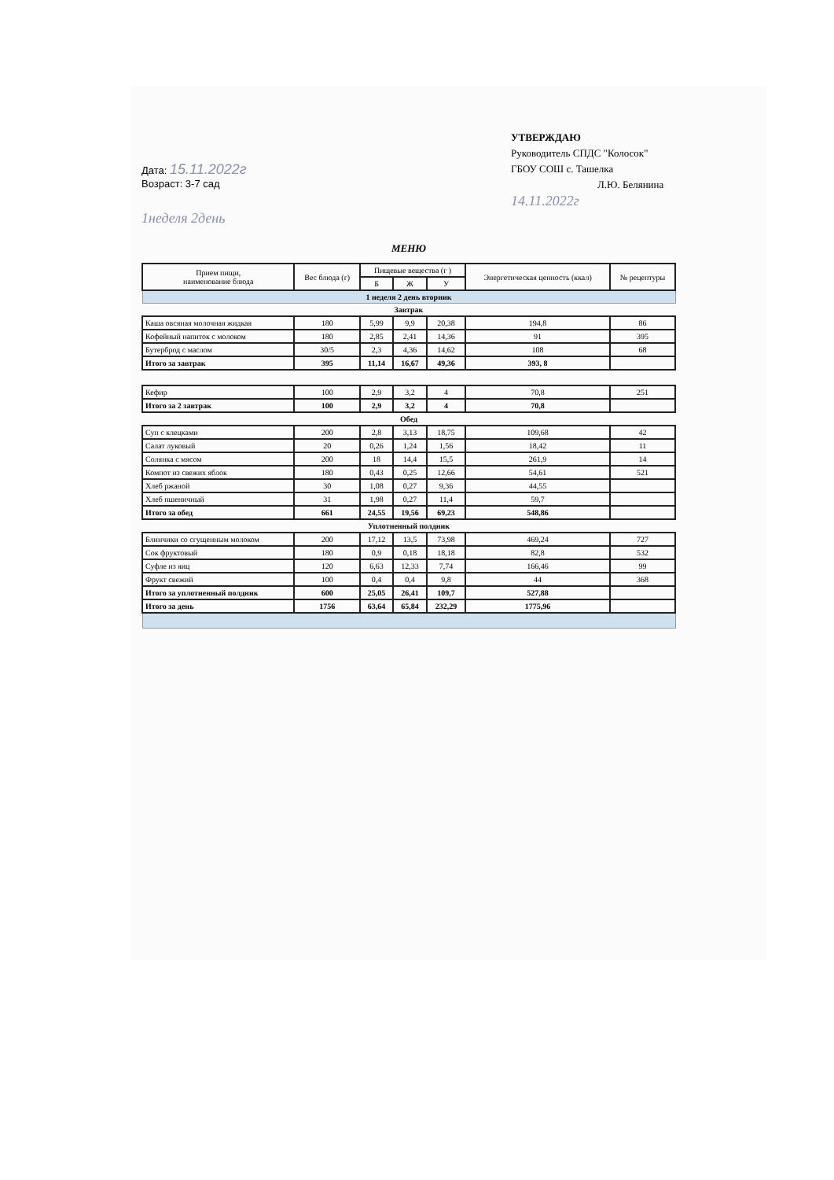Дата: 15.11.2022г
Возраст: 3-7 сад
УТВЕРЖДАЮ
Руководитель СПДС "Колосок"
ГБОУ СОШ с. Ташелка
Л.Ю. Белянина
14.11.2022г
1неделя 2день
МЕНЮ
| Прием пищи, наименование блюда | Вес блюда (г) | Пищевые вещества (г ) | | | Энергетическая ценность (ккал) | № рецептуры |
| --- | --- | --- | --- | --- | --- | --- |
| | | Б | Ж | У | | |
| 1 неделя 2 день вторник | | | | | | |
| Завтрак | | | | | | |
| Каша овсяная молочная жидкая | 180 | 5,99 | 9,9 | 20,38 | 194,8 | 86 |
| Кофейный напиток с молоком | 180 | 2,85 | 2,41 | 14,36 | 91 | 395 |
| Бутерброд с маслом | 30/5 | 2,3 | 4,36 | 14,62 | 108 | 68 |
| Итого за завтрак | 395 | 11,14 | 16,67 | 49,36 | 393, 8 | |
| Кефир | 100 | 2,9 | 3,2 | 4 | 70,8 | 251 |
| Итого за 2 завтрак | 100 | 2,9 | 3,2 | 4 | 70,8 | |
| Обед | | | | | | |
| Суп с клецками | 200 | 2,8 | 3,13 | 18,75 | 109,68 | 42 |
| Салат луковый | 20 | 0,26 | 1,24 | 1,56 | 18,42 | 11 |
| Солянка с мясом | 200 | 18 | 14,4 | 15,5 | 261,9 | 14 |
| Компот из свежих яблок | 180 | 0,43 | 0,25 | 12,66 | 54,61 | 521 |
| Хлеб ржаной | 30 | 1,08 | 0,27 | 9,36 | 44,55 | |
| Хлеб пшеничный | 31 | 1,98 | 0,27 | 11,4 | 59,7 | |
| Итого за обед | 661 | 24,55 | 19,56 | 69,23 | 548,86 | |
| Уплотненный полдник | | | | | | |
| Блинчики со сгущенным молоком | 200 | 17,12 | 13,5 | 73,98 | 469,24 | 727 |
| Сок фруктовый | 180 | 0,9 | 0,18 | 18,18 | 82,8 | 532 |
| Суфле из яиц | 120 | 6,63 | 12,33 | 7,74 | 166,46 | 99 |
| Фрукт свежий | 100 | 0,4 | 0,4 | 9,8 | 44 | 368 |
| Итого за уплотненный полдник | 600 | 25,05 | 26,41 | 109,7 | 527,88 | |
| Итого за день | 1756 | 63,64 | 65,84 | 232,29 | 1775,96 | |